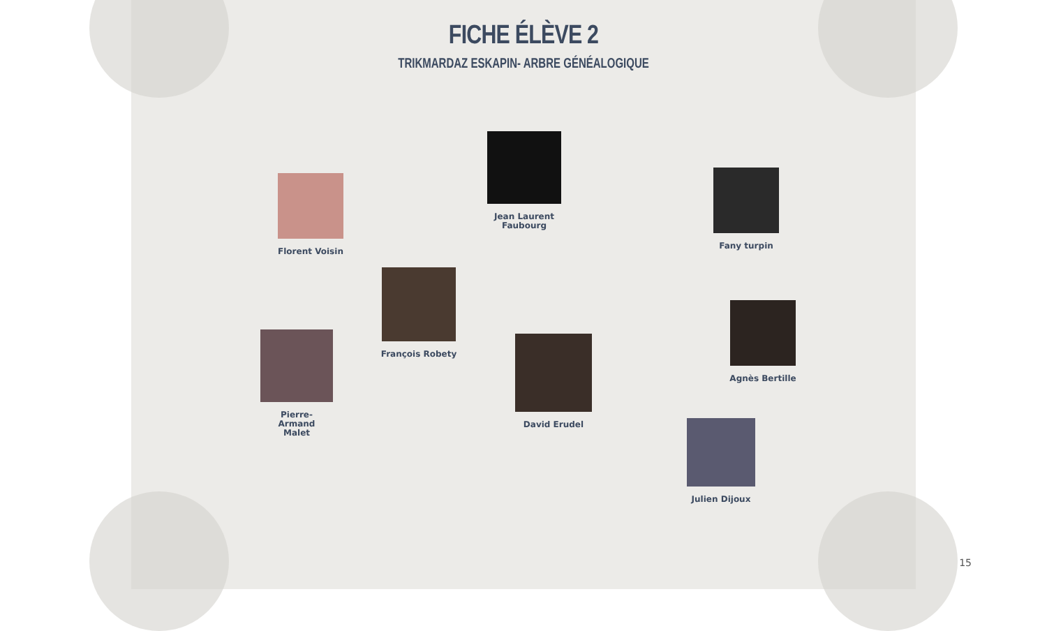FICHE ÉLÈVE 2
TRIKMARDAZ ESKAPIN- ARBRE GÉNÉALOGIQUE
Florent Voisin
Jean Laurent Faubourg
Fany turpin
François Robety
Pierre-
Armand
Malet
David Erudel
Agnès Bertille
Julien Dijoux
15